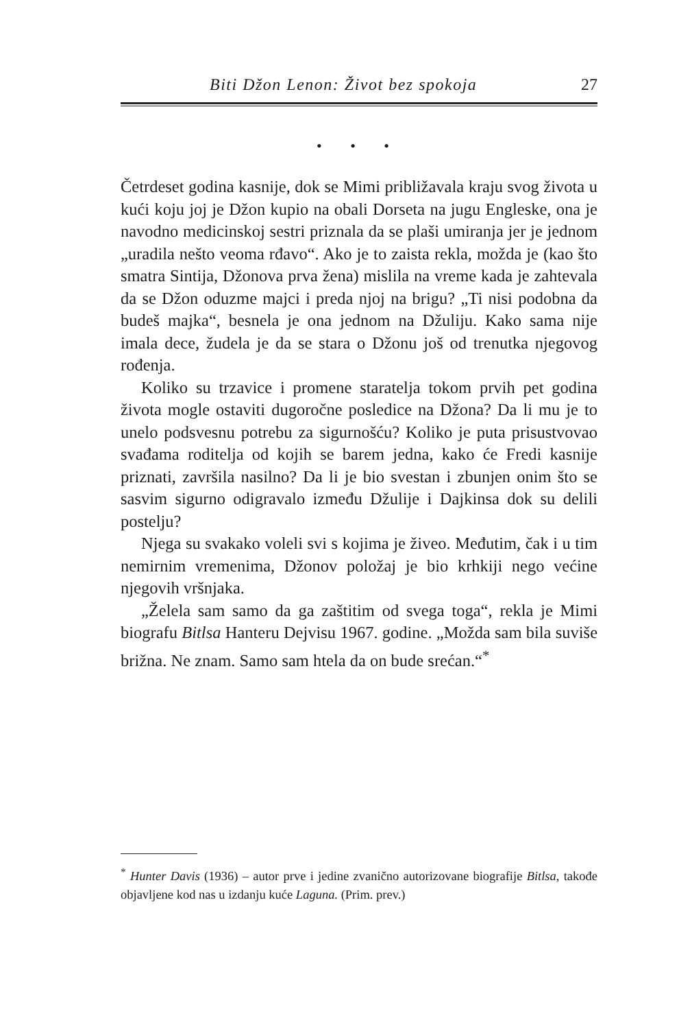Biti Džon Lenon: Život bez spokoja 27
• • •
Četrdeset godina kasnije, dok se Mimi približavala kraju svog života u kući koju joj je Džon kupio na obali Dorseta na jugu Engleske, ona je navodno medicinskoj sestri priznala da se plaši umiranja jer je jednom „uradila nešto veoma rđavo“. Ako je to zaista rekla, možda je (kao što smatra Sintija, Džonova prva žena) mislila na vreme kada je zahtevala da se Džon oduzme majci i preda njoj na brigu? „Ti nisi podobna da budeš majka“, besnela je ona jednom na Džuliju. Kako sama nije imala dece, žudela je da se stara o Džonu još od trenutka njegovog rođenja.
Koliko su trzavice i promene staratelja tokom prvih pet godina života mogle ostaviti dugoročne posledice na Džona? Da li mu je to unelo podsvesnu potrebu za sigurnošću? Koliko je puta prisustvovao svađama roditelja od kojih se barem jedna, kako će Fredi kasnije priznati, završila nasilno? Da li je bio svestan i zbunjen onim što se sasvim sigurno odigravalo između Džulije i Dajkinsa dok su delili postelju?
Njega su svakako voleli svi s kojima je živeo. Međutim, čak i u tim nemirnim vremenima, Džonov položaj je bio krhkiji nego većine njegovih vršnjaka.
„Želela sam samo da ga zaštitim od svega toga“, rekla je Mimi biografu Bitlsa Hanteru Dejvisu 1967. godine. „Možda sam bila suviše brižna. Ne znam. Samo sam htela da on bude srećan.“<sup>*</sup>
<sup>*</sup> Hunter Davis (1936) – autor prve i jedine zvanično autorizovane biografije Bitlsa, takođe objavljene kod nas u izdanju kuće Laguna. (Prim. prev.)